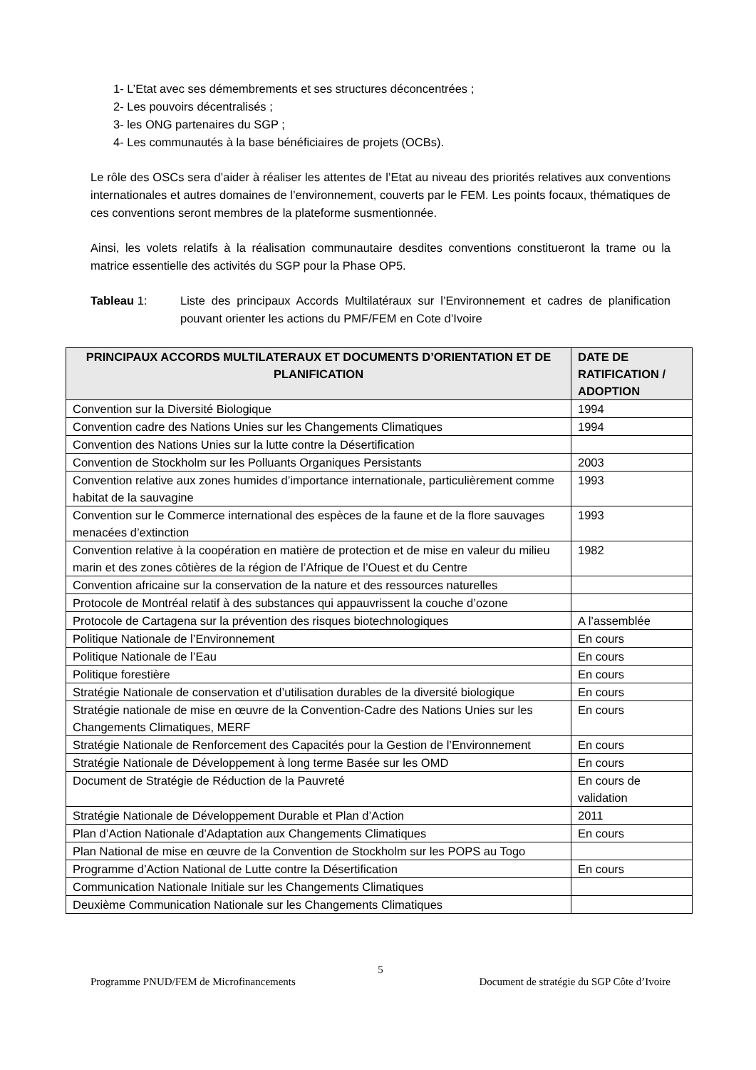1- L’Etat avec ses démembrements et ses structures déconcentrées ;
2- Les pouvoirs décentralisés ;
3- les ONG partenaires du SGP ;
4- Les communautés à la base bénéficiaires de projets (OCBs).
Le rôle des OSCs sera d’aider à réaliser les attentes de l’Etat au niveau des priorités relatives aux conventions internationales et autres domaines de l’environnement, couverts par le FEM. Les points focaux, thématiques de ces conventions seront membres de la plateforme susmentionnée.
Ainsi, les volets relatifs à la réalisation communautaire desdites conventions constitueront la trame ou la matrice essentielle des activités du SGP pour la Phase OP5.
Tableau 1: Liste des principaux Accords Multilatéraux sur l’Environnement et cadres de planification pouvant orienter les actions du PMF/FEM en Cote d’Ivoire
| PRINCIPAUX ACCORDS MULTILATERAUX ET DOCUMENTS D’ORIENTATION ET DE PLANIFICATION | DATE DE RATIFICATION / ADOPTION |
| --- | --- |
| Convention sur la Diversité Biologique | 1994 |
| Convention cadre des Nations Unies sur les Changements Climatiques | 1994 |
| Convention des Nations Unies sur la lutte contre la Désertification | |
| Convention de Stockholm sur les Polluants Organiques Persistants | 2003 |
| Convention relative aux zones humides d’importance internationale, particulièrement comme habitat de la sauvagine | 1993 |
| Convention sur le Commerce international des espèces de la faune et de la flore sauvages menacées d’extinction | 1993 |
| Convention relative à la coopération en matière de protection et de mise en valeur du milieu marin et des zones côtières de la région de l’Afrique de l’Ouest et du Centre | 1982 |
| Convention africaine sur la conservation de la nature et des ressources naturelles | |
| Protocole de Montréal relatif à des substances qui appauvrissent la couche d’ozone | |
| Protocole de Cartagena sur la prévention des risques biotechnologiques | A l’assemblée |
| Politique Nationale de l’Environnement | En cours |
| Politique Nationale de l’Eau | En cours |
| Politique forestière | En cours |
| Stratégie Nationale de conservation et d’utilisation durables de la diversité biologique | En cours |
| Stratégie nationale de mise en œuvre de la Convention-Cadre des Nations Unies sur les Changements Climatiques, MERF | En cours |
| Stratégie Nationale de Renforcement des Capacités pour la Gestion de l’Environnement | En cours |
| Stratégie Nationale de Développement à long terme Basée sur les OMD | En cours |
| Document de Stratégie de Réduction de la Pauvreté | En cours de validation |
| Stratégie Nationale de Développement Durable et Plan d’Action | 2011 |
| Plan d’Action Nationale d’Adaptation aux Changements Climatiques | En cours |
| Plan National de mise en œuvre de la Convention de Stockholm sur les POPS au Togo | |
| Programme d’Action National de Lutte contre la Désertification | En cours |
| Communication Nationale Initiale sur les Changements Climatiques | |
| Deuxième Communication Nationale sur les Changements Climatiques | |
5
Programme PNUD/FEM de Microfinancements Document de stratégie du SGP Côte d’Ivoire